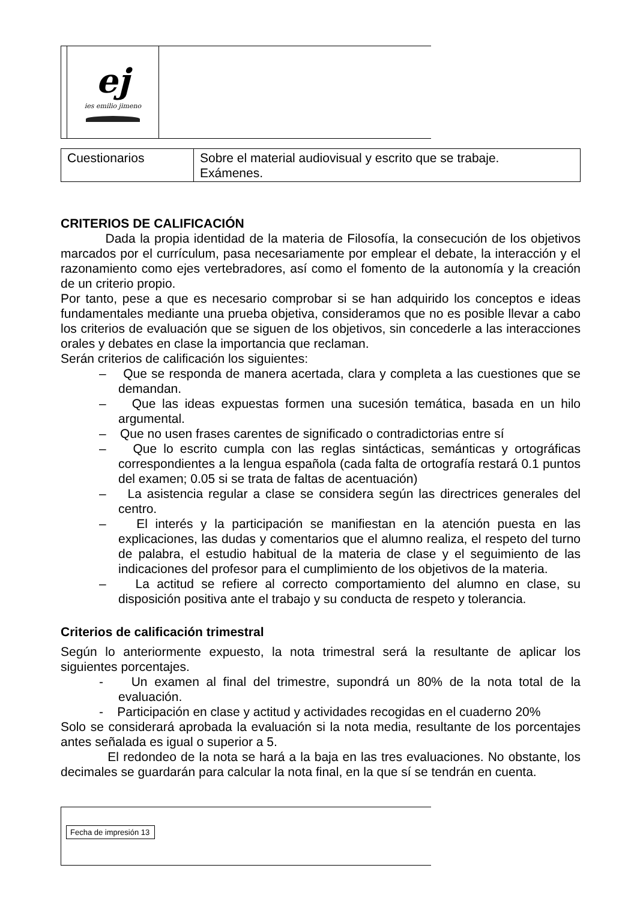ej
ies emilio jimeno
| Cuestionarios | Sobre el material audiovisual y escrito que se trabaje. Exámenes. |
CRITERIOS DE CALIFICACIÓN
Dada la propia identidad de la materia de Filosofía, la consecución de los objetivos marcados por el currículum, pasa necesariamente por emplear el debate, la interacción y el razonamiento como ejes vertebradores, así como el fomento de la autonomía y la creación de un criterio propio.
Por tanto, pese a que es necesario comprobar si se han adquirido los conceptos e ideas fundamentales mediante una prueba objetiva, consideramos que no es posible llevar a cabo los criterios de evaluación que se siguen de los objetivos, sin concederle a las interacciones orales y debates en clase la importancia que reclaman.
Serán criterios de calificación los siguientes:
– Que se responda de manera acertada, clara y completa a las cuestiones que se demandan.
– Que las ideas expuestas formen una sucesión temática, basada en un hilo argumental.
– Que no usen frases carentes de significado o contradictorias entre sí
– Que lo escrito cumpla con las reglas sintácticas, semánticas y ortográficas correspondientes a la lengua española (cada falta de ortografía restará 0.1 puntos del examen; 0.05 si se trata de faltas de acentuación)
– La asistencia regular a clase se considera según las directrices generales del centro.
– El interés y la participación se manifiestan en la atención puesta en las explicaciones, las dudas y comentarios que el alumno realiza, el respeto del turno de palabra, el estudio habitual de la materia de clase y el seguimiento de las indicaciones del profesor para el cumplimiento de los objetivos de la materia.
– La actitud se refiere al correcto comportamiento del alumno en clase, su disposición positiva ante el trabajo y su conducta de respeto y tolerancia.
Criterios de calificación trimestral
Según lo anteriormente expuesto, la nota trimestral será la resultante de aplicar los siguientes porcentajes.
- Un examen al final del trimestre, supondrá un 80% de la nota total de la evaluación.
- Participación en clase y actitud y actividades recogidas en el cuaderno 20%
Solo se considerará aprobada la evaluación si la nota media, resultante de los porcentajes antes señalada es igual o superior a 5.
El redondeo de la nota se hará a la baja en las tres evaluaciones. No obstante, los decimales se guardarán para calcular la nota final, en la que sí se tendrán en cuenta.
Fecha de impresión 13